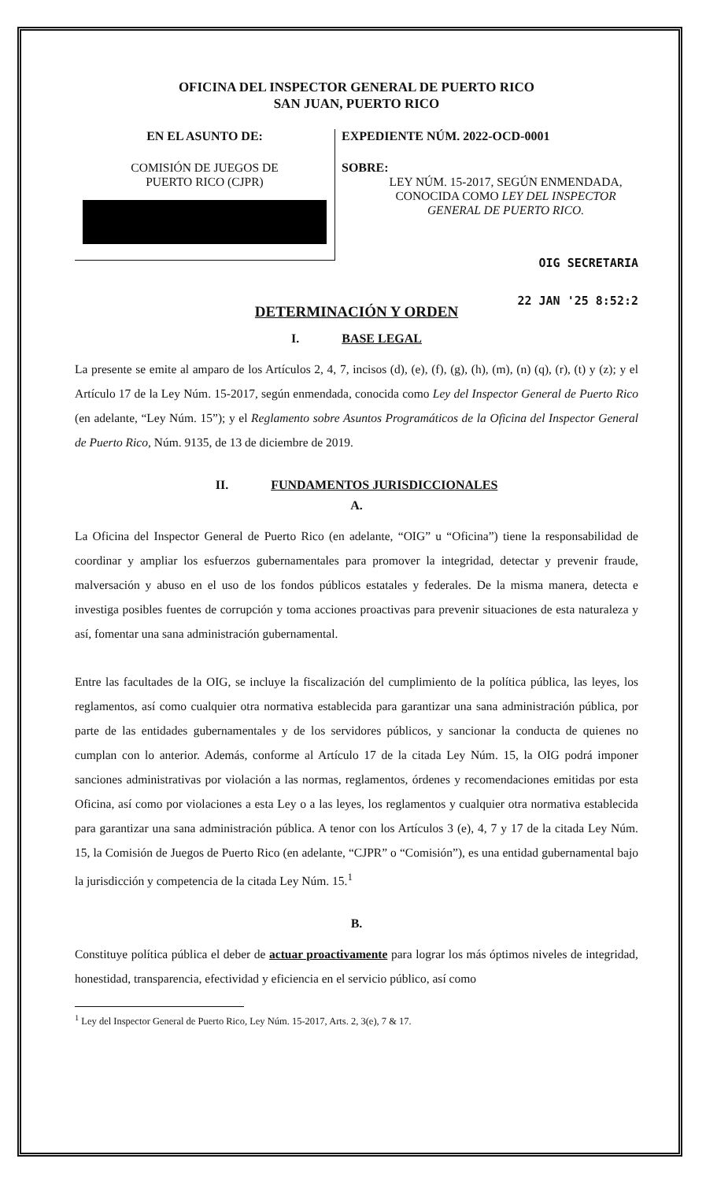OFICINA DEL INSPECTOR GENERAL DE PUERTO RICO
SAN JUAN, PUERTO RICO
EN EL ASUNTO DE:
COMISIÓN DE JUEGOS DE
PUERTO RICO (CJPR)
EXPEDIENTE NÚM. 2022-OCD-0001
SOBRE:
LEY NÚM. 15-2017, SEGÚN ENMENDADA, CONOCIDA COMO LEY DEL INSPECTOR GENERAL DE PUERTO RICO.
OIG SECRETARIA
22 JAN '25 8:52:2
DETERMINACIÓN Y ORDEN
I. BASE LEGAL
La presente se emite al amparo de los Artículos 2, 4, 7, incisos (d), (e), (f), (g), (h), (m), (n) (q), (r), (t) y (z); y el Artículo 17 de la Ley Núm. 15-2017, según enmendada, conocida como Ley del Inspector General de Puerto Rico (en adelante, “Ley Núm. 15”); y el Reglamento sobre Asuntos Programáticos de la Oficina del Inspector General de Puerto Rico, Núm. 9135, de 13 de diciembre de 2019.
II. FUNDAMENTOS JURISDICCIONALES
A.
La Oficina del Inspector General de Puerto Rico (en adelante, “OIG” u “Oficina”) tiene la responsabilidad de coordinar y ampliar los esfuerzos gubernamentales para promover la integridad, detectar y prevenir fraude, malversación y abuso en el uso de los fondos públicos estatales y federales. De la misma manera, detecta e investiga posibles fuentes de corrupción y toma acciones proactivas para prevenir situaciones de esta naturaleza y así, fomentar una sana administración gubernamental.
Entre las facultades de la OIG, se incluye la fiscalización del cumplimiento de la política pública, las leyes, los reglamentos, así como cualquier otra normativa establecida para garantizar una sana administración pública, por parte de las entidades gubernamentales y de los servidores públicos, y sancionar la conducta de quienes no cumplan con lo anterior. Además, conforme al Artículo 17 de la citada Ley Núm. 15, la OIG podrá imponer sanciones administrativas por violación a las normas, reglamentos, órdenes y recomendaciones emitidas por esta Oficina, así como por violaciones a esta Ley o a las leyes, los reglamentos y cualquier otra normativa establecida para garantizar una sana administración pública. A tenor con los Artículos 3 (e), 4, 7 y 17 de la citada Ley Núm. 15, la Comisión de Juegos de Puerto Rico (en adelante, “CJPR” o “Comisión”), es una entidad gubernamental bajo la jurisdicción y competencia de la citada Ley Núm. 15.<sup>1</sup>
B.
Constituye política pública el deber de actuar proactivamente para lograr los más óptimos niveles de integridad, honestidad, transparencia, efectividad y eficiencia en el servicio público, así como
<sup>1</sup> Ley del Inspector General de Puerto Rico, Ley Núm. 15-2017, Arts. 2, 3(e), 7 & 17.